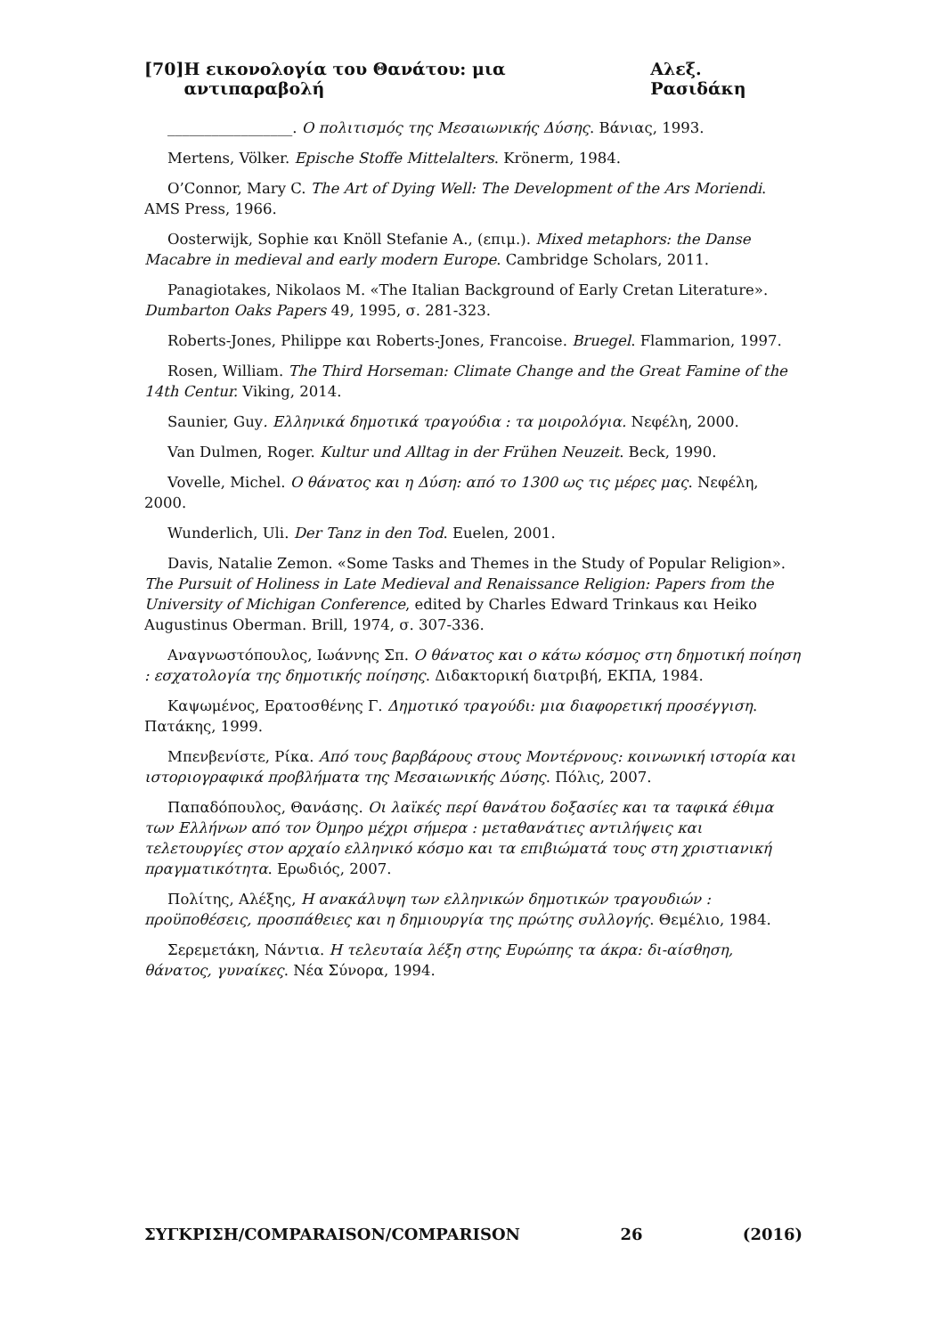[70] Η εικονολογία του Θανάτου: μια αντιπαραβολή Αλεξ. Ρασιδάκη
_________________. Ο πολιτισμός της Μεσαιωνικής Δύσης. Βάνιας, 1993.
Mertens, Völker. Epische Stoffe Mittelalters. Krönerm, 1984.
O’Connor, Mary C. The Art of Dying Well: The Development of the Ars Moriendi. AMS Press, 1966.
Oosterwijk, Sophie και Knöll Stefanie A., (επιμ.). Mixed metaphors: the Danse Macabre in medieval and early modern Europe. Cambridge Scholars, 2011.
Panagiotakes, Nikolaos M. «The Italian Background of Early Cretan Literature». Dumbarton Oaks Papers 49, 1995, σ. 281-323.
Roberts-Jones, Philippe και Roberts-Jones, Francoise. Bruegel. Flammarion, 1997.
Rosen, William. The Third Horseman: Climate Change and the Great Famine of the 14th Centur. Viking, 2014.
Saunier, Guy. Ελληνικά δημοτικά τραγούδια : τα μοιρολόγια. Νεφέλη, 2000.
Van Dulmen, Roger. Kultur und Alltag in der Frühen Neuzeit. Beck, 1990.
Vovelle, Michel. Ο θάνατος και η Δύση: από το 1300 ως τις μέρες μας. Νεφέλη, 2000.
Wunderlich, Uli. Der Tanz in den Tod. Euelen, 2001.
Davis, Natalie Zemon. «Some Tasks and Themes in the Study of Popular Religion». The Pursuit of Holiness in Late Medieval and Renaissance Religion: Papers from the University of Michigan Conference, edited by Charles Edward Trinkaus και Heiko Augustinus Oberman. Brill, 1974, σ. 307-336.
Αναγνωστόπουλος, Ιωάννης Σπ. Ο θάνατος και ο κάτω κόσμος στη δημοτική ποίηση : εσχατολογία της δημοτικής ποίησης. Διδακτορική διατριβή, ΕΚΠΑ, 1984.
Καψωμένος, Ερατοσθένης Γ. Δημοτικό τραγούδι: μια διαφορετική προσέγγιση. Πατάκης, 1999.
Μπενβενίστε, Ρίκα. Από τους βαρβάρους στους Μοντέρνους: κοινωνική ιστορία και ιστοριογραφικά προβλήματα της Μεσαιωνικής Δύσης. Πόλις, 2007.
Παπαδόπουλος, Θανάσης. Οι λαϊκές περί θανάτου δοξασίες και τα ταφικά έθιμα των Ελλήνων από τον Όμηρο μέχρι σήμερα : μεταθανάτιες αντιλήψεις και τελετουργίες στον αρχαίο ελληνικό κόσμο και τα επιβιώματά τους στη χριστιανική πραγματικότητα. Ερωδιός, 2007.
Πολίτης, Αλέξης, Η ανακάλυψη των ελληνικών δημοτικών τραγουδιών : προϋποθέσεις, προσπάθειες και η δημιουργία της πρώτης συλλογής. Θεμέλιο, 1984.
Σερεμετάκη, Νάντια. Η τελευταία λέξη στης Ευρώπης τα άκρα: δι-αίσθηση, θάνατος, γυναίκες. Νέα Σύνορα, 1994.
ΣΥΓΚΡΙΣΗ/COMPARAISON/COMPARISON 26 (2016)